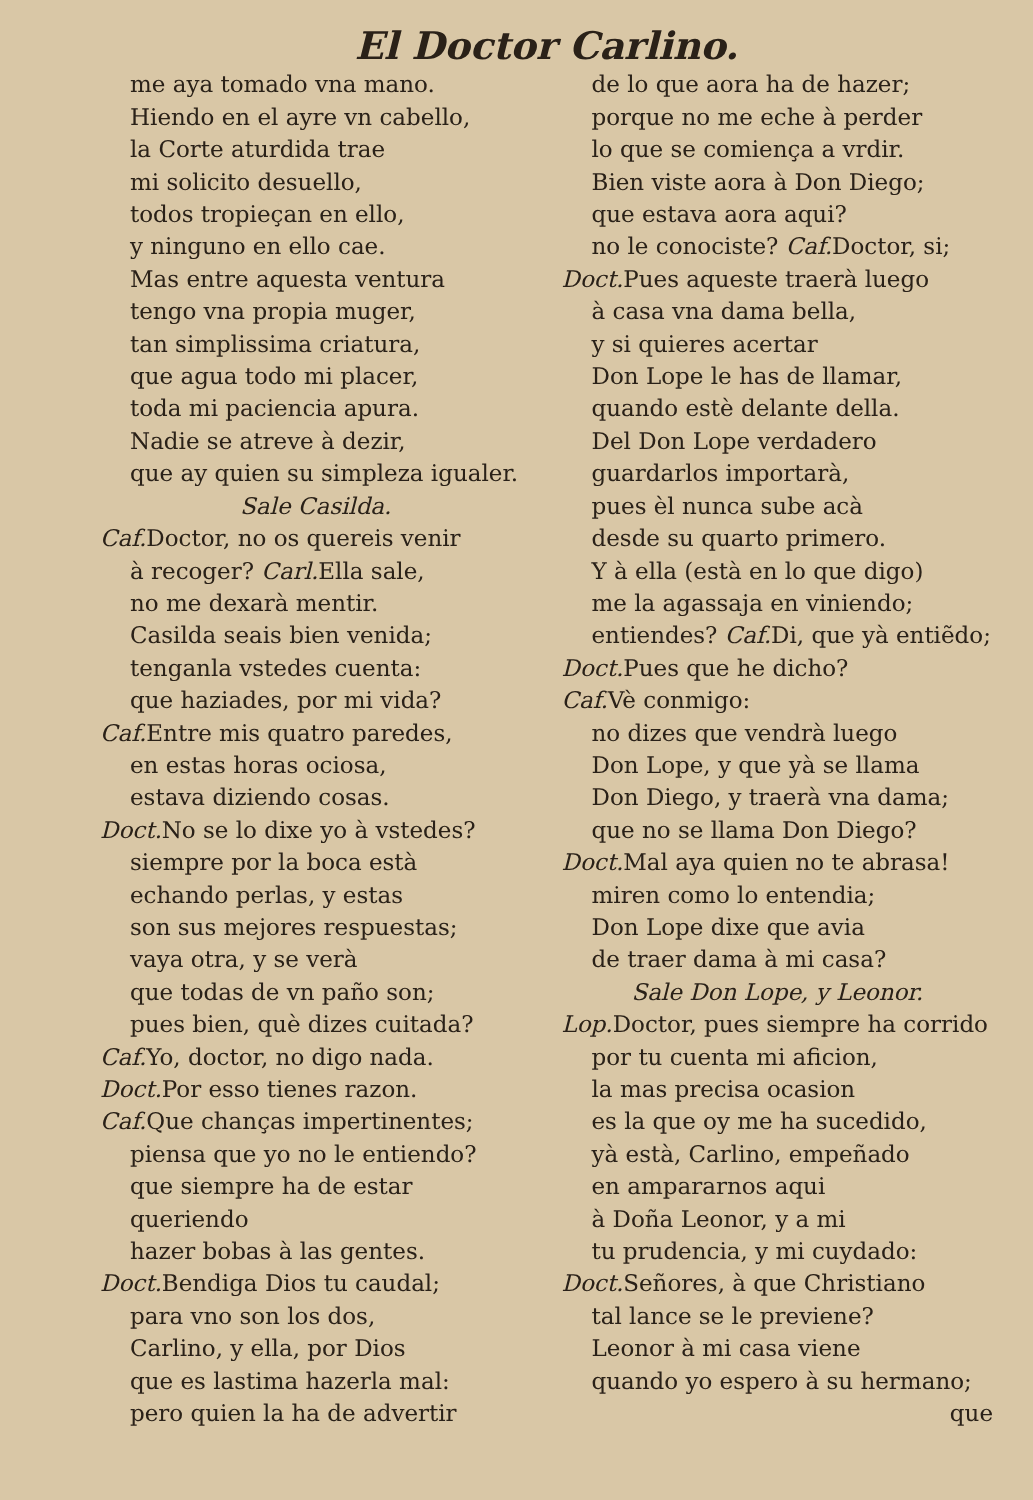El Doctor Carlino.
me aya tomado vna mano.
Hiendo en el ayre vn cabello,
la Corte aturdida trae
mi solicito desuello,
todos tropieçan en ello,
y ninguno en ello cae.
Mas entre aquesta ventura
tengo vna propia muger,
tan simplissima criatura,
que agua todo mi placer,
toda mi paciencia apura.
Nadie se atreve à dezir,
que ay quien su simpleza igualer.
Sale Casilda.
Caf. Doctor, no os quereis venir
à recoger? Carl. Ella sale,
no me dexarà mentir.
Casilda seais bien venida;
tenganla vstedes cuenta:
que haziades, por mi vida?
Caf. Entre mis quatro paredes,
en estas horas ociosa,
estava diziendo cosas.
Doct. No se lo dixe yo à vstedes?
siempre por la boca està
echando perlas, y estas
son sus mejores respuestas;
vaya otra, y se verà
que todas de vn paño son;
pues bien, què dizes cuitada?
Caf. Yo, doctor, no digo nada.
Doct. Por esso tienes razon.
Caf. Que chanças impertinentes;
piensa que yo no le entiendo?
que siempre ha de estar queriendo
hazer bobas à las gentes.
Doct. Bendiga Dios tu caudal;
para vno son los dos,
Carlino, y ella, por Dios
que es lastima hazerla mal:
pero quien la ha de advertir
de lo que aora ha de hazer;
porque no me eche à perder
lo que se comiença a vrdir.
Bien viste aora à Don Diego;
que estava aora aqui?
no le conociste? Caf. Doctor, si;
Doct. Pues aqueste traerà luego
à casa vna dama bella,
y si quieres acertar
Don Lope le has de llamar,
quando estè delante della.
Del Don Lope verdadero
guardarlos importarà,
pues èl nunca sube acà
desde su quarto primero.
Y à ella (està en lo que digo)
me la agassaja en viniendo;
entiendes? Caf. Di, que yà entiẽdo;
Doct. Pues que he dicho?
Caf. Vè conmigo:
no dizes que vendrà luego
Don Lope, y que yà se llama
Don Diego, y traerà vna dama;
que no se llama Don Diego?
Doct. Mal aya quien no te abrasa!
miren como lo entendia;
Don Lope dixe que avia
de traer dama à mi casa?
Sale Don Lope, y Leonor.
Lop. Doctor, pues siempre ha corrido
por tu cuenta mi aficion,
la mas precisa ocasion
es la que oy me ha sucedido,
yà està, Carlino, empeñado
en ampararnos aqui
à Doña Leonor, y a mi
tu prudencia, y mi cuydado:
Doct. Señores, à que Christiano
tal lance se le previene?
Leonor à mi casa viene
quando yo espero à su hermano;
que